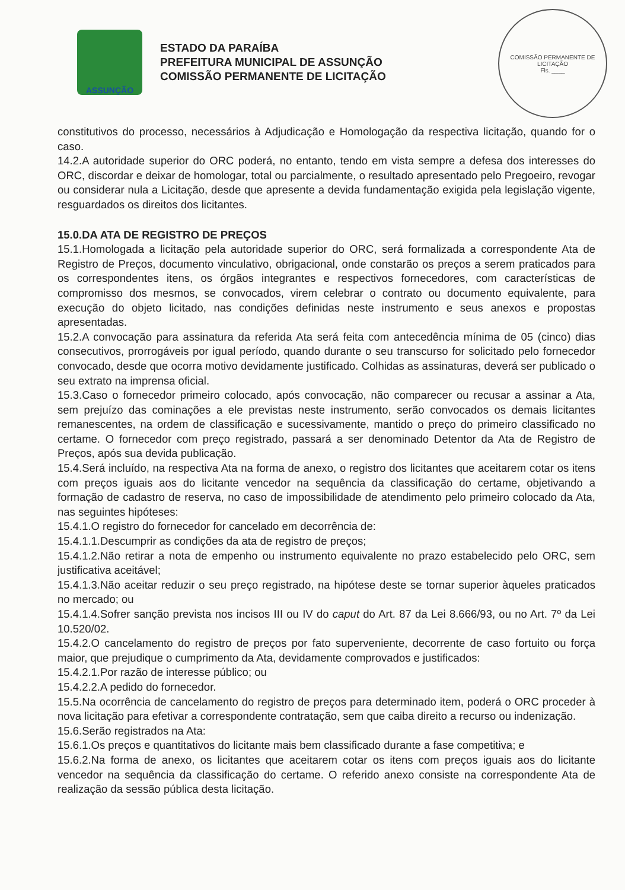ASSUNÇÃO
ESTADO DA PARAÍBA
PREFEITURA MUNICIPAL DE ASSUNÇÃO
COMISSÃO PERMANENTE DE LICITAÇÃO
COMISSÃO PERMANENTE DE LICITAÇÃO
Fls. ____
constitutivos do processo, necessários à Adjudicação e Homologação da respectiva licitação, quando for o caso.
14.2.A autoridade superior do ORC poderá, no entanto, tendo em vista sempre a defesa dos interesses do ORC, discordar e deixar de homologar, total ou parcialmente, o resultado apresentado pelo Pregoeiro, revogar ou considerar nula a Licitação, desde que apresente a devida fundamentação exigida pela legislação vigente, resguardados os direitos dos licitantes.
15.0.DA ATA DE REGISTRO DE PREÇOS
15.1.Homologada a licitação pela autoridade superior do ORC, será formalizada a correspondente Ata de Registro de Preços, documento vinculativo, obrigacional, onde constarão os preços a serem praticados para os correspondentes itens, os órgãos integrantes e respectivos fornecedores, com características de compromisso dos mesmos, se convocados, virem celebrar o contrato ou documento equivalente, para execução do objeto licitado, nas condições definidas neste instrumento e seus anexos e propostas apresentadas.
15.2.A convocação para assinatura da referida Ata será feita com antecedência mínima de 05 (cinco) dias consecutivos, prorrogáveis por igual período, quando durante o seu transcurso for solicitado pelo fornecedor convocado, desde que ocorra motivo devidamente justificado. Colhidas as assinaturas, deverá ser publicado o seu extrato na imprensa oficial.
15.3.Caso o fornecedor primeiro colocado, após convocação, não comparecer ou recusar a assinar a Ata, sem prejuízo das cominações a ele previstas neste instrumento, serão convocados os demais licitantes remanescentes, na ordem de classificação e sucessivamente, mantido o preço do primeiro classificado no certame. O fornecedor com preço registrado, passará a ser denominado Detentor da Ata de Registro de Preços, após sua devida publicação.
15.4.Será incluído, na respectiva Ata na forma de anexo, o registro dos licitantes que aceitarem cotar os itens com preços iguais aos do licitante vencedor na sequência da classificação do certame, objetivando a formação de cadastro de reserva, no caso de impossibilidade de atendimento pelo primeiro colocado da Ata, nas seguintes hipóteses:
15.4.1.O registro do fornecedor for cancelado em decorrência de:
15.4.1.1.Descumprir as condições da ata de registro de preços;
15.4.1.2.Não retirar a nota de empenho ou instrumento equivalente no prazo estabelecido pelo ORC, sem justificativa aceitável;
15.4.1.3.Não aceitar reduzir o seu preço registrado, na hipótese deste se tornar superior àqueles praticados no mercado; ou
15.4.1.4.Sofrer sanção prevista nos incisos III ou IV do caput do Art. 87 da Lei 8.666/93, ou no Art. 7º da Lei 10.520/02.
15.4.2.O cancelamento do registro de preços por fato superveniente, decorrente de caso fortuito ou força maior, que prejudique o cumprimento da Ata, devidamente comprovados e justificados:
15.4.2.1.Por razão de interesse público; ou
15.4.2.2.A pedido do fornecedor.
15.5.Na ocorrência de cancelamento do registro de preços para determinado item, poderá o ORC proceder à nova licitação para efetivar a correspondente contratação, sem que caiba direito a recurso ou indenização.
15.6.Serão registrados na Ata:
15.6.1.Os preços e quantitativos do licitante mais bem classificado durante a fase competitiva; e
15.6.2.Na forma de anexo, os licitantes que aceitarem cotar os itens com preços iguais aos do licitante vencedor na sequência da classificação do certame. O referido anexo consiste na correspondente Ata de realização da sessão pública desta licitação.